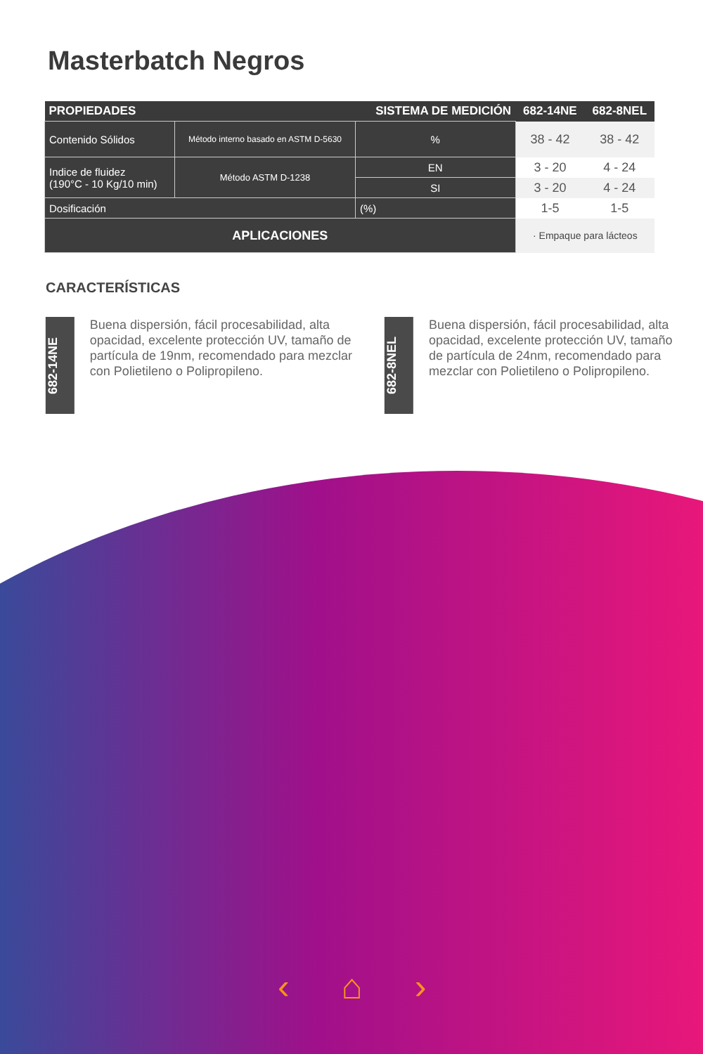Masterbatch Negros
| PROPIEDADES | | SISTEMA DE MEDICIÓN | 682-14NE | 682-8NEL |
| --- | --- | --- | --- | --- |
| Contenido Sólidos | Método interno basado en ASTM D-5630 | % | 38 - 42 | 38 - 42 |
| Indice de fluidez (190°C - 10 Kg/10 min) | Método ASTM D-1238 | EN | 3 - 20 | 4 - 24 |
| | | SI | 3 - 20 | 4 - 24 |
| Dosificación | | (%) | 1-5 | 1-5 |
| APLICACIONES | | | · Empaque para lácteos | |
CARACTERÍSTICAS
682-14NE
Buena dispersión, fácil procesabilidad, alta opacidad, excelente protección UV, tamaño de partícula de 19nm, recomendado para mezclar con Polietileno o Polipropileno.
682-8NEL
Buena dispersión, fácil procesabilidad, alta opacidad, excelente protección UV, tamaño de partícula de 24nm, recomendado para mezclar con Polietileno o Polipropileno.
‹ ⌂ ›